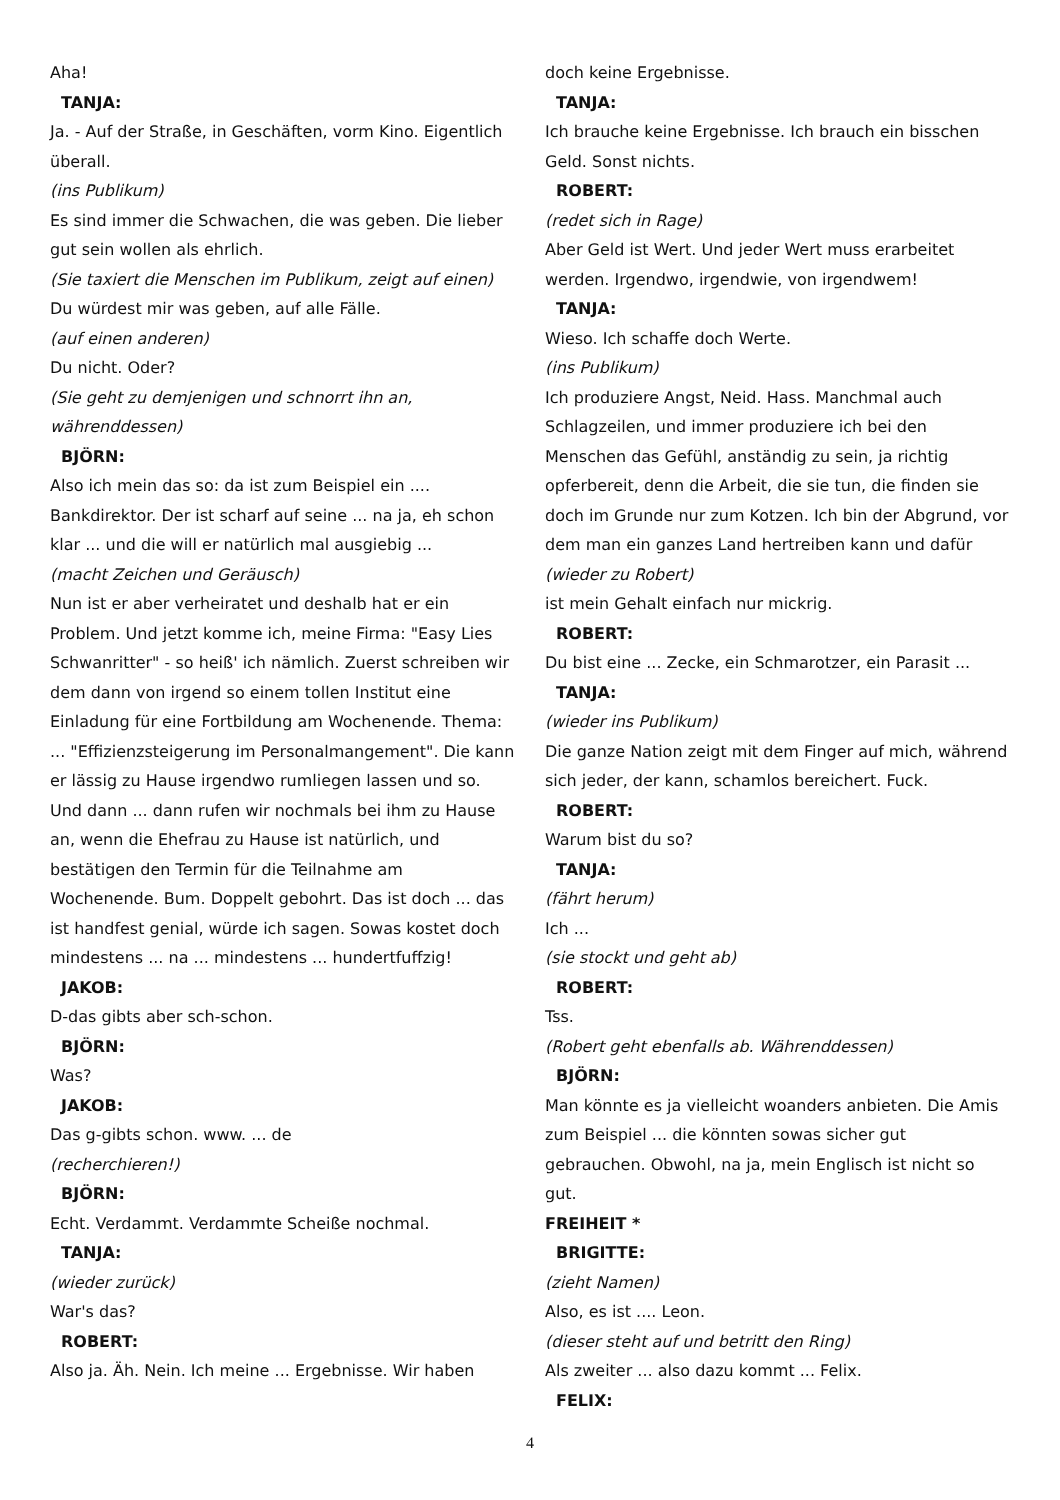Aha!
TANJA:
Ja. - Auf der Straße, in Geschäften, vorm Kino. Eigentlich überall.
(ins Publikum)
Es sind immer die Schwachen, die was geben. Die lieber gut sein wollen als ehrlich.
(Sie taxiert die Menschen im Publikum, zeigt auf einen)
Du würdest mir was geben, auf alle Fälle.
(auf einen anderen)
Du nicht. Oder?
(Sie geht zu demjenigen und schnorrt ihn an, währenddessen)
BJÖRN:
Also ich mein das so: da ist zum Beispiel ein .... Bankdirektor. Der ist scharf auf seine ... na ja, eh schon klar ... und die will er natürlich mal ausgiebig ...
(macht Zeichen und Geräusch)
Nun ist er aber verheiratet und deshalb hat er ein Problem. Und jetzt komme ich, meine Firma: "Easy Lies Schwanritter" - so heiß' ich nämlich. Zuerst schreiben wir dem dann von irgend so einem tollen Institut eine Einladung für eine Fortbildung am Wochenende. Thema: ... "Effizienzsteigerung im Personalmangement". Die kann er lässig zu Hause irgendwo rumliegen lassen und so. Und dann ... dann rufen wir nochmals bei ihm zu Hause an, wenn die Ehefrau zu Hause ist natürlich, und bestätigen den Termin für die Teilnahme am Wochenende. Bum. Doppelt gebohrt. Das ist doch ... das ist handfest genial, würde ich sagen. Sowas kostet doch mindestens ... na ... mindestens ... hundertfuffzig!
JAKOB:
D-das gibts aber sch-schon.
BJÖRN:
Was?
JAKOB:
Das g-gibts schon. www. ... de
(recherchieren!)
BJÖRN:
Echt. Verdammt. Verdammte Scheiße nochmal.
TANJA:
(wieder zurück)
War's das?
ROBERT:
Also ja. Äh. Nein. Ich meine ... Ergebnisse. Wir haben
doch keine Ergebnisse.
TANJA:
Ich brauche keine Ergebnisse. Ich brauch ein bisschen Geld. Sonst nichts.
ROBERT:
(redet sich in Rage)
Aber Geld ist Wert. Und jeder Wert muss erarbeitet werden. Irgendwo, irgendwie, von irgendwem!
TANJA:
Wieso. Ich schaffe doch Werte.
(ins Publikum)
Ich produziere Angst, Neid. Hass. Manchmal auch Schlagzeilen, und immer produziere ich bei den Menschen das Gefühl, anständig zu sein, ja richtig opferbereit, denn die Arbeit, die sie tun, die finden sie doch im Grunde nur zum Kotzen. Ich bin der Abgrund, vor dem man ein ganzes Land hertreiben kann und dafür
(wieder zu Robert)
ist mein Gehalt einfach nur mickrig.
ROBERT:
Du bist eine ... Zecke, ein Schmarotzer, ein Parasit ...
TANJA:
(wieder ins Publikum)
Die ganze Nation zeigt mit dem Finger auf mich, während sich jeder, der kann, schamlos bereichert. Fuck.
ROBERT:
Warum bist du so?
TANJA:
(fährt herum)
Ich ...
(sie stockt und geht ab)
ROBERT:
Tss.
(Robert geht ebenfalls ab. Währenddessen)
BJÖRN:
Man könnte es ja vielleicht woanders anbieten. Die Amis zum Beispiel ... die könnten sowas sicher gut gebrauchen. Obwohl, na ja, mein Englisch ist nicht so gut.
FREIHEIT *
BRIGITTE:
(zieht Namen)
Also, es ist .... Leon.
(dieser steht auf und betritt den Ring)
Als zweiter ... also dazu kommt ... Felix.
FELIX:
4